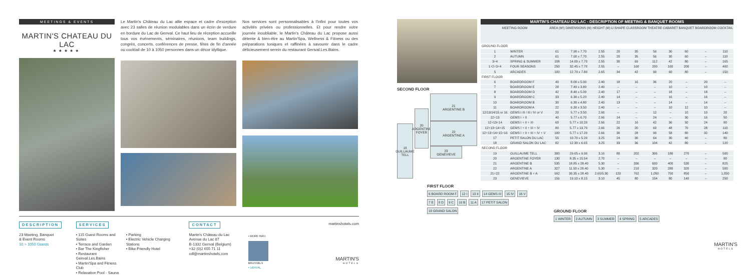MEETINGS & EVENTS
MARTIN'S CHATEAU DU LAC
★★★★★
Le Martin's Château du Lac allie espace et cadre d'exception avec 23 salles de réunion modulables dans un écrin de verdure en bordure du Lac de Genval. Ce haut lieu de réception accueille tous vos événements, séminaires, réunions, team buildings, congrès, concerts, conférences de presse, fêtes de fin d'année ou cocktail de 10 à 1050 personnes dans un décor idyllique.
Nos services sont personnalisables à l'infini pour toutes vos activités privées ou professionnelles. Et pour rendre votre journée inoubliable, le Martin's Château du Lac propose aussi détente & bien-être au Martin'Spa, Wellness & Fitness ou des préparations toniques et raffinées à savourer dans le cadre délicieusement serein du restaurant Genval.Les.Bains.
DESCRIPTION
23 Meeting, Banquet
& Event Rooms
10 > 1050 Guests
SERVICES
• 115 Guest Rooms and Suites
• Terrace and Garden
• Bar The Kingfisher
• Restaurant Genval.Les.Bains
• Martin'Spa and Fitness Club
• Relaxation Pool - Sauna
• Parking
• Electric Vehicle Charging Stations
• Bike-Friendly Hotel
CONTACT
Martin's Château du Lac
Avenue du Lac 87
B-1332 Genval (Belgium)
+32 (0)2 655 71 11
cdl@martinshotels.com
• MORE INFO
BRUSSELS
• GENVAL
martinshotels.com
MARTIN'S
HOTELS
SECOND FLOOR
18
GUILLAUME TELL
20
ARGENTINE FOYER
21
ARGENTINE B
22
ARGENTINE A
23
GENEVIEVE
FIRST FLOOR
6 BOARD ROOM F
12 I
13 II
14 GEMS III
15 IV
16 V
7 E
8 D
9 C
10 B
11 A
17 PETIT SALON
18 GRAND SALON
GROUND FLOOR
1 WINTER 2 AUTUMN 3 SUMMER 4 SPRING 5 ARCADES
MARTIN'S
HOTELS
| MARTIN'S CHATEAU DU LAC - DESCRIPTION OF MEETING & BANQUET ROOMS | | | | | | | | | | | |
| --- | --- | --- | --- | --- | --- | --- | --- | --- | --- | --- | --- |
| MEETING ROOM | | AREA (M²) | DIMENSIONS (M) | HEIGHT (M) | U-SHAPE | CLASSROOM | THEATRE | CABARET | BANQUET | BOARDROOM | COCKTAIL |
| GROUND FLOOR | | | | | | | | | | | |
| 1 | WINTER | 61 | 7.90 x 7.70 | 2.55 | 20 | 35 | 56 | 30 | 60 | – | 110 |
| 2 | AUTUMN | 61 | 7.90 x 7.70 | 2.55 | 20 | 35 | 56 | 30 | 60 | – | 110 |
| 3+4 | SPRING & SUMMER | 108 | 14.00 x 7.70 | 2.55 | 30 | 69 | 112 | 42 | 80 | – | 165 |
| 1+2+3+4 | FOUR SEASONS | 250 | 32.45 x 7.70 | 2.55 | – | 160 | 200 | 160 | 200 | – | 400 |
| 5 | ARCADES | 100 | 12.70 x 7.80 | 2.65 | 34 | 42 | 90 | 60 | 80 | – | 150 |
| FIRST FLOOR | | | | | | | | | | | |
| 6 | BOARDROOM F | 40 | 8.00 x 5.00 | 2.40 | 18 | 16 | 36 | 20 | – | 20 | – |
| 7 | BOARDROOM E | 28 | 7.40 x 3.80 | 2.40 | – | – | – | 10 | – | 10 | – |
| 8 | BOARDROOM D | 42 | 8.40 x 5.00 | 2.40 | 17 | – | – | 18 | – | 18 | – |
| 9 | BOARDROOM C | 33 | 6.30 x 5.20 | 2.40 | 14 | – | – | 16 | – | 16 | – |
| 10 | BOARDROOM B | 30 | 6.30 x 4.80 | 2.40 | 13 | – | – | 14 | – | 14 | – |
| 11 | BOARDROOM A | 22 | 6.30 x 3.50 | 2.40 | – | – | – | 10 | 12 | 10 | – |
| 12/13/14/15 or 16 | GEMS I /II / III / IV or V | 20 | 5.77 x 3.50 | 2.66 | – | – | 12 | – | 10 | 10 | 20 |
| 12+13 | GEMS I + II | 40 | 5.77 x 6.70 | 2.66 | 14 | – | 24 | – | 30 | 16 | 50 |
| 12+13+14 | GEMS I + II + III | 60 | 5.77 x 10.20 | 2.66 | 22 | 16 | 42 | 36 | 50 | 24 | 80 |
| 12+13+14+15 | GEMS I + II + III + IV | 80 | 5.77 x 13.70 | 2.66 | 26 | 20 | 60 | 48 | 70 | 28 | 110 |
| 12+13+14+15+16 | GEMS I + II + III + IV + V | 100 | 5.77 x 17.20 | 2.66 | 30 | 28 | 90 | 58 | 80 | 32 | 140 |
| 17 | PETIT SALON DU LAC | 55 | 10.70 x 5.20 | 3.25 | 24 | 30 | 64 | 30 | 40 | – | 80 |
| 18 | GRAND SALON DU LAC | 82 | 12.30 x 6.65 | 3.25 | 33 | 36 | 104 | 42 | 80 | – | 120 |
| SECOND FLOOR | | | | | | | | | | | |
| 19 | GUILLAUME TELL | 300 | 29.65 x 9.90 | 3.16 | 80 | 202 | 306 | 180 | 270 | – | 500 |
| 20 | ARGENTINE FOYER | 130 | 8.35 x 15.54 | 2.70 | – | – | – | – | – | – | 80 |
| 21 | ARGENTINE B | 535 | 18.85 x 28.40 | 5.30 | – | 336 | 600 | 400 | 530 | – | 825 |
| 22 | ARGENTINE A | 327 | 11.50 x 28.40 | 5.30 | – | 210 | 320 | 280 | 320 | – | 500 |
| 21+22 | ARGENTINE B + A | 992 | 30.35 x 28.40 | 2.65/5.30 | 120 | 762 | 1,050 | 750 | 850 | – | 1,050 |
| 23 | GENEVIEVE | 156 | 19.10 x 8.15 | 3.10 | 45 | 80 | 154 | 80 | 140 | – | 250 |